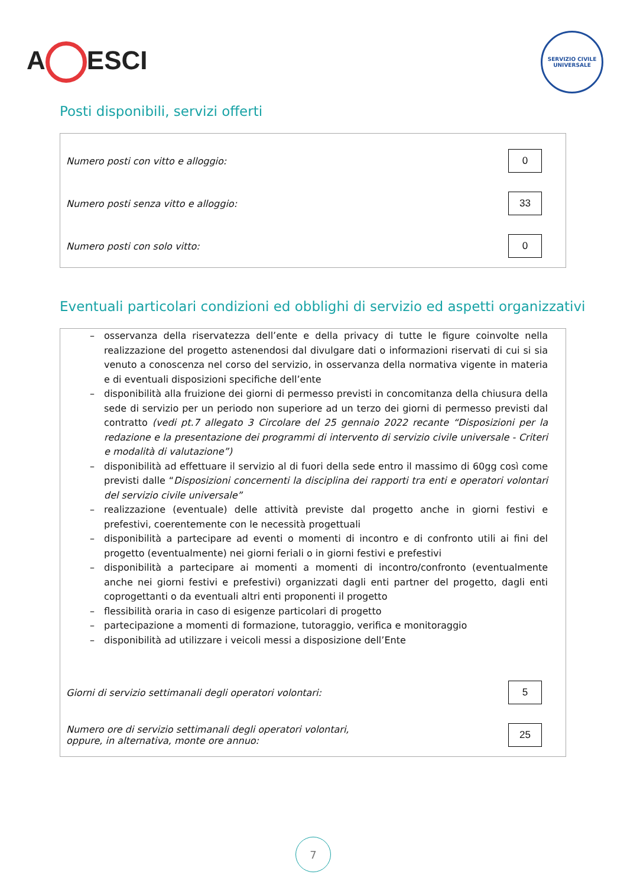A ESCI
SERVIZIO CIVILE UNIVERSALE
Posti disponibili, servizi offerti
Numero posti con vitto e alloggio:
0
Numero posti senza vitto e alloggio:
33
Numero posti con solo vitto:
0
Eventuali particolari condizioni ed obblighi di servizio ed aspetti organizzativi
– osservanza della riservatezza dell’ente e della privacy di tutte le figure coinvolte nella realizzazione del progetto astenendosi dal divulgare dati o informazioni riservati di cui si sia venuto a conoscenza nel corso del servizio, in osservanza della normativa vigente in materia e di eventuali disposizioni specifiche dell’ente
– disponibilità alla fruizione dei giorni di permesso previsti in concomitanza della chiusura della sede di servizio per un periodo non superiore ad un terzo dei giorni di permesso previsti dal contratto (vedi pt.7 allegato 3 Circolare del 25 gennaio 2022 recante “Disposizioni per la redazione e la presentazione dei programmi di intervento di servizio civile universale - Criteri e modalità di valutazione”)
– disponibilità ad effettuare il servizio al di fuori della sede entro il massimo di 60gg così come previsti dalle “Disposizioni concernenti la disciplina dei rapporti tra enti e operatori volontari del servizio civile universale”
– realizzazione (eventuale) delle attività previste dal progetto anche in giorni festivi e prefestivi, coerentemente con le necessità progettuali
– disponibilità a partecipare ad eventi o momenti di incontro e di confronto utili ai fini del progetto (eventualmente) nei giorni feriali o in giorni festivi e prefestivi
– disponibilità a partecipare ai momenti a momenti di incontro/confronto (eventualmente anche nei giorni festivi e prefestivi) organizzati dagli enti partner del progetto, dagli enti coprogettanti o da eventuali altri enti proponenti il progetto
– flessibilità oraria in caso di esigenze particolari di progetto
– partecipazione a momenti di formazione, tutoraggio, verifica e monitoraggio
– disponibilità ad utilizzare i veicoli messi a disposizione dell’Ente
Giorni di servizio settimanali degli operatori volontari:
5
Numero ore di servizio settimanali degli operatori volontari,
oppure, in alternativa, monte ore annuo:
25
7